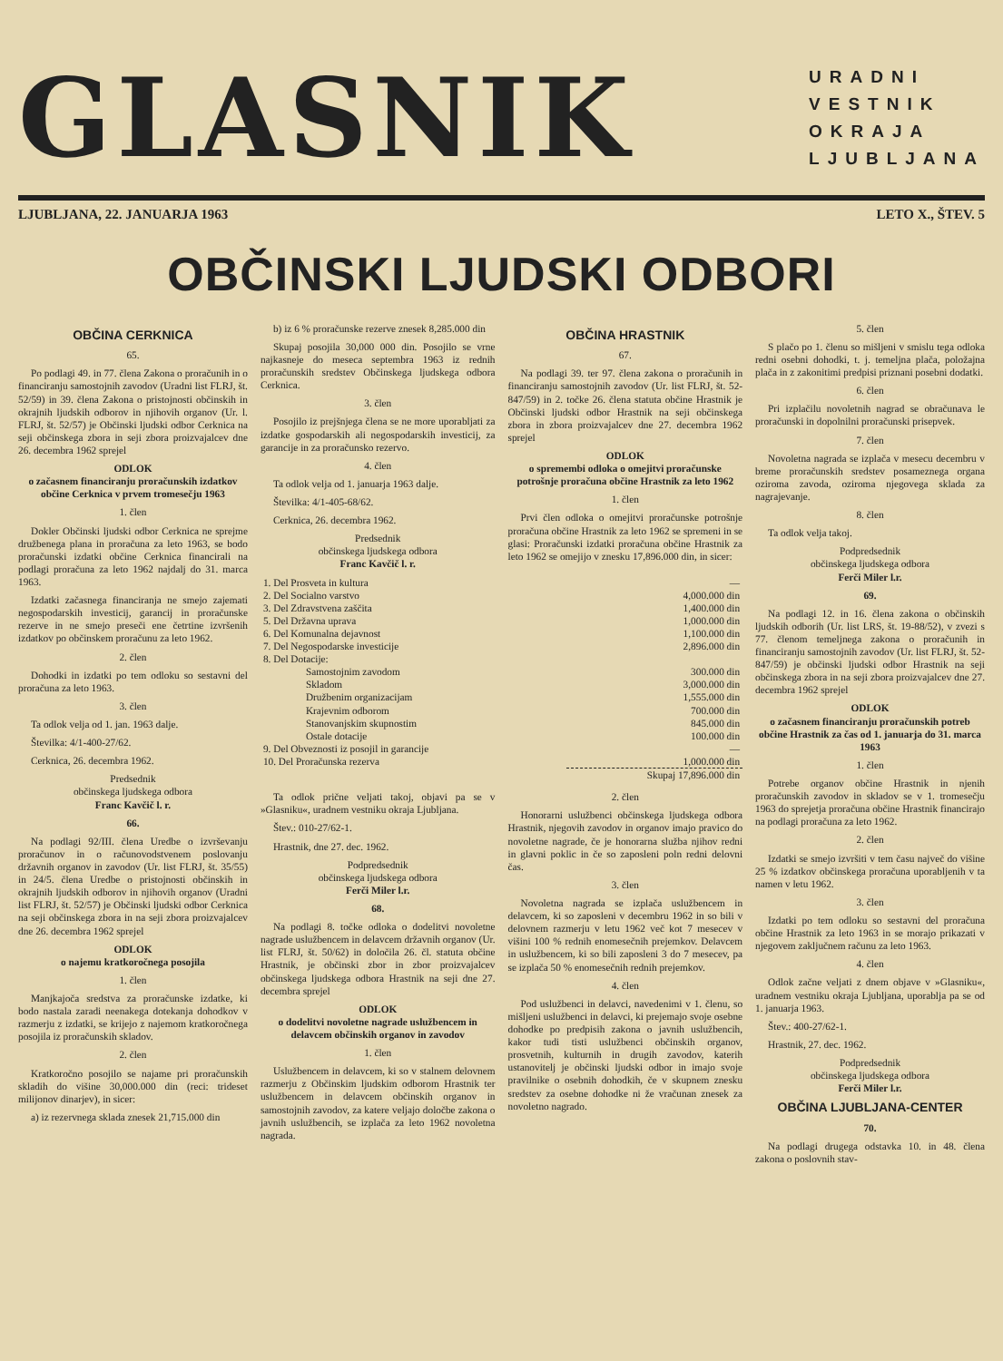GLASNIK
URADNI
VESTNIK
OKRAJA
LJUBLJANA
LJUBLJANA, 22. JANUARJA 1963 LETO X., ŠTEV. 5
OBČINSKI LJUDSKI ODBORI
OBČINA CERKNICA
65.
Po podlagi 49. in 77. člena Zakona o proračunih in o financiranju samostojnih zavodov (Uradni list FLRJ, št. 52/59) in 39. člena Zakona o pristojnosti občinskih in okrajnih ljudskih odborov in njihovih organov (Ur. l. FLRJ, št. 52/57) je Občinski ljudski odbor Cerknica na seji občinskega zbora in seji zbora proizvajalcev dne 26. decembra 1962 sprejel
ODLOK
o začasnem financiranju proračunskih izdatkov občine Cerknica v prvem tromesečju 1963
1. člen
Dokler Občinski ljudski odbor Cerknica ne sprejme družbenega plana in proračuna za leto 1963, se bodo proračunski izdatki občine Cerknica financirali na podlagi proračuna za leto 1962 najdalj do 31. marca 1963.
Izdatki začasnega financiranja ne smejo zajemati negospodarskih investicij, garancij in proračunske rezerve in ne smejo preseči ene četrtine izvršenih izdatkov po občinskem proračunu za leto 1962.
2. člen
Dohodki in izdatki po tem odloku so sestavni del proračuna za leto 1963.
3. člen
Ta odlok velja od 1. jan. 1963 dalje.
Številka: 4/1-400-27/62.
Cerknica, 26. decembra 1962.
Predsednik
občinskega ljudskega odbora
Franc Kavčič l. r.
66.
Na podlagi 92/III. člena Uredbe o izvrševanju proračunov in o računovodstvenem poslovanju državnih organov in zavodov (Ur. list FLRJ, št. 35/55) in 24/5. člena Uredbe o pristojnosti občinskih in okrajnih ljudskih odborov in njihovih organov (Uradni list FLRJ, št. 52/57) je Občinski ljudski odbor Cerknica na seji občinskega zbora in na seji zbora proizvajalcev dne 26. decembra 1962 sprejel
ODLOK
o najemu kratkoročnega posojila
1. člen
Manjkajoča sredstva za proračunske izdatke, ki bodo nastala zaradi neenakega dotekanja dohodkov v razmerju z izdatki, se krijejo z najemom kratkoročnega posojila iz proračunskih skladov.
2. člen
Kratkoročno posojilo se najame pri proračunskih skladih do višine 30,000.000 din (reci: trideset milijonov dinarjev), in sicer:
a) iz rezervnega sklada znesek 21,715.000 din
b) iz 6 % proračunske rezerve znesek 8,285.000 din
Skupaj posojila 30,000 000 din. Posojilo se vrne najkasneje do meseca septembra 1963 iz rednih proračunskih sredstev Občinskega ljudskega odbora Cerknica.
3. člen
Posojilo iz prejšnjega člena se ne more uporabljati za izdatke gospodarskih ali negospodarskih investicij, za garancije in za proračunsko rezervo.
4. člen
Ta odlok velja od 1. januarja 1963 dalje.
Številka: 4/1-405-68/62.
Cerknica, 26. decembra 1962.
Predsednik
občinskega ljudskega odbora
Franc Kavčič l. r.
OBČINA HRASTNIK
67.
Na podlagi 39. ter 97. člena zakona o proračunih in financiranju samostojnih zavodov (Ur. list FLRJ, št. 52-847/59) in 2. točke 26. člena statuta občine Hrastnik je Občinski ljudski odbor Hrastnik na seji občinskega zbora in zbora proizvajalcev dne 27. decembra 1962 sprejel
ODLOK
o spremembi odloka o omejitvi proračunske potrošnje proračuna občine Hrastnik za leto 1962
1. člen
Prvi člen odloka o omejitvi proračunske potrošnje proračuna občine Hrastnik za leto 1962 se spremeni in se glasi: Proračunski izdatki proračuna občine Hrastnik za leto 1962 se omejijo v znesku 17,896.000 din, in sicer:
| 1. Del Prosveta in kultura | — |
| 2. Del Socialno varstvo | 4,000.000 din |
| 3. Del Zdravstvena zaščita | 1,400.000 din |
| 5. Del Državna uprava | 1,000.000 din |
| 6. Del Komunalna dejavnost | 1,100.000 din |
| 7. Del Negospodarske investicije | 2,896.000 din |
| 8. Del Dotacije: | |
| Samostojnim zavodom | 300.000 din |
| Skladom | 3,000.000 din |
| Družbenim organizacijam | 1,555.000 din |
| Krajevnim odborom | 700.000 din |
| Stanovanjskim skupnostim | 845.000 din |
| Ostale dotacije | 100.000 din |
| 9. Del Obveznosti iz posojil in garancije | — |
| 10. Del Proračunska rezerva | 1,000.000 din |
| | Skupaj 17,896.000 din |
Ta odlok prične veljati takoj, objavi pa se v »Glasniku«, uradnem vestniku okraja Ljubljana.
Štev.: 010-27/62-1.
Hrastnik, dne 27. dec. 1962.
Podpredsednik
občinskega ljudskega odbora
Ferči Miler l.r.
68.
Na podlagi 8. točke odloka o dodelitvi novoletne nagrade uslužbencem in delavcem državnih organov (Ur. list FLRJ, št. 50/62) in določila 26. čl. statuta občine Hrastnik, je občinski zbor in zbor proizvajalcev občinskega ljudskega odbora Hrastnik na seji dne 27. decembra sprejel
ODLOK
o dodelitvi novoletne nagrade uslužbencem in delavcem občinskih organov in zavodov
1. člen
Uslužbencem in delavcem, ki so v stalnem delovnem razmerju z Občinskim ljudskim odborom Hrastnik ter uslužbencem in delavcem občinskih organov in samostojnih zavodov, za katere veljajo določbe zakona o javnih uslužbencih, se izplača za leto 1962 novoletna nagrada.
2. člen
Honorarni uslužbenci občinskega ljudskega odbora Hrastnik, njegovih zavodov in organov imajo pravico do novoletne nagrade, če je honorarna služba njihov redni in glavni poklic in če so zaposleni poln redni delovni čas.
3. člen
Novoletna nagrada se izplača uslužbencem in delavcem, ki so zaposleni v decembru 1962 in so bili v delovnem razmerju v letu 1962 več kot 7 mesecev v višini 100 % rednih enomesečnih prejemkov. Delavcem in uslužbencem, ki so bili zaposleni 3 do 7 mesecev, pa se izplača 50 % enomesečnih rednih prejemkov.
4. člen
Pod uslužbenci in delavci, navedenimi v 1. členu, so mišljeni uslužbenci in delavci, ki prejemajo svoje osebne dohodke po predpisih zakona o javnih uslužbencih, kakor tudi tisti uslužbenci občinskih organov, prosvetnih, kulturnih in drugih zavodov, katerih ustanovitelj je občinski ljudski odbor in imajo svoje pravilnike o osebnih dohodkih, če v skupnem znesku sredstev za osebne dohodke ni že vračunan znesek za novoletno nagrado.
5. člen
S plačo po 1. členu so mišljeni v smislu tega odloka redni osebni dohodki, t. j. temeljna plača, položajna plača in z zakonitimi predpisi priznani posebni dodatki.
6. člen
Pri izplačilu novoletnih nagrad se obračunava le proračunski in dopolnilni proračunski prisepvek.
7. člen
Novoletna nagrada se izplača v mesecu decembru v breme proračunskih sredstev posameznega organa oziroma zavoda, oziroma njegovega sklada za nagrajevanje.
8. člen
Ta odlok velja takoj.
Podpredsednik
občinskega ljudskega odbora
Ferči Miler l.r.
69.
Na podlagi 12. in 16. člena zakona o občinskih ljudskih odborih (Ur. list LRS, št. 19-88/52), v zvezi s 77. členom temeljnega zakona o proračunih in financiranju samostojnih zavodov (Ur. list FLRJ, št. 52-847/59) je občinski ljudski odbor Hrastnik na seji občinskega zbora in na seji zbora proizvajalcev dne 27. decembra 1962 sprejel
ODLOK
o začasnem financiranju proračunskih potreb občine Hrastnik za čas od 1. januarja do 31. marca 1963
1. člen
Potrebe organov občine Hrastnik in njenih proračunskih zavodov in skladov se v 1. tromesečju 1963 do sprejetja proračuna občine Hrastnik financirajo na podlagi proračuna za leto 1962.
2. člen
Izdatki se smejo izvršiti v tem času največ do višine 25 % izdatkov občinskega proračuna uporabljenih v ta namen v letu 1962.
3. člen
Izdatki po tem odloku so sestavni del proračuna občine Hrastnik za leto 1963 in se morajo prikazati v njegovem zaključnem računu za leto 1963.
4. člen
Odlok začne veljati z dnem objave v »Glasniku«, uradnem vestniku okraja Ljubljana, uporablja pa se od 1. januarja 1963.
Štev.: 400-27/62-1.
Hrastnik, 27. dec. 1962.
Podpredsednik
občinskega ljudskega odbora
Ferči Miler l.r.
OBČINA LJUBLJANA-CENTER
70.
Na podlagi drugega odstavka 10. in 48. člena zakona o poslovnih stav-